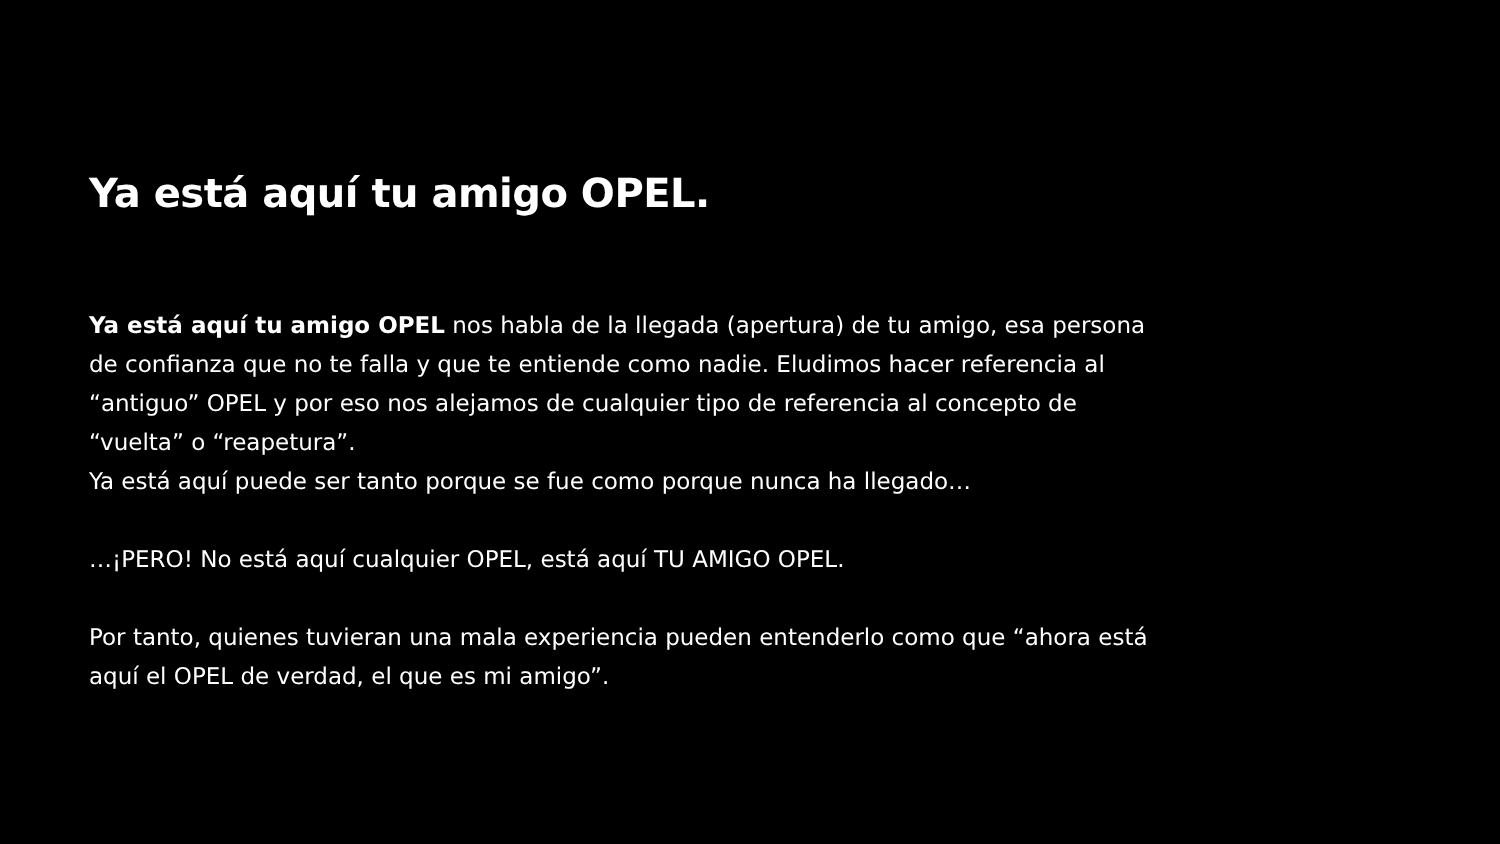Ya está aquí tu amigo OPEL.
Ya está aquí tu amigo OPEL nos habla de la llegada (apertura) de tu amigo, esa persona de confianza que no te falla y que te entiende como nadie. Eludimos hacer referencia al “antiguo” OPEL y por eso nos alejamos de cualquier tipo de referencia al concepto de “vuelta” o “reapetura”.
Ya está aquí puede ser tanto porque se fue como porque nunca ha llegado…
…¡PERO! No está aquí cualquier OPEL, está aquí TU AMIGO OPEL.
Por tanto, quienes tuvieran una mala experiencia pueden entenderlo como que “ahora está aquí el OPEL de verdad, el que es mi amigo”.